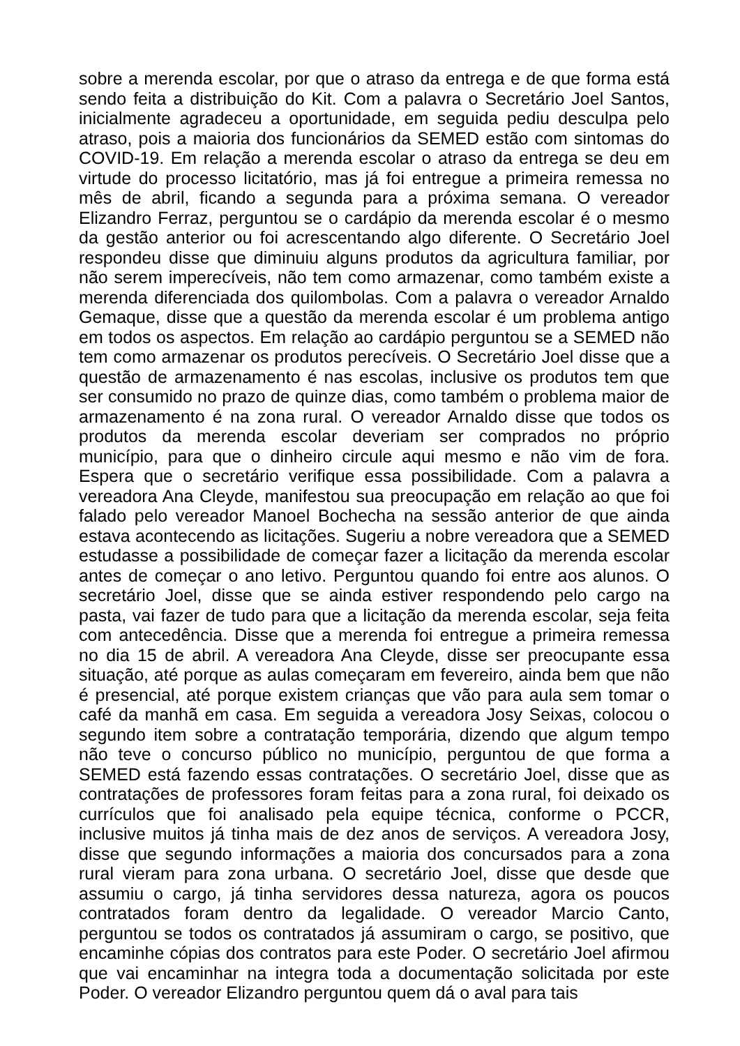sobre a merenda escolar, por que o atraso da entrega e de que forma está sendo feita a distribuição do Kit. Com a palavra o Secretário Joel Santos, inicialmente agradeceu a oportunidade, em seguida pediu desculpa pelo atraso, pois a maioria dos funcionários da SEMED estão com sintomas do COVID-19. Em relação a merenda escolar o atraso da entrega se deu em virtude do processo licitatório, mas já foi entregue a primeira remessa no mês de abril, ficando a segunda para a próxima semana. O vereador Elizandro Ferraz, perguntou se o cardápio da merenda escolar é o mesmo da gestão anterior ou foi acrescentando algo diferente. O Secretário Joel respondeu disse que diminuiu alguns produtos da agricultura familiar, por não serem imperecíveis, não tem como armazenar, como também existe a merenda diferenciada dos quilombolas. Com a palavra o vereador Arnaldo Gemaque, disse que a questão da merenda escolar é um problema antigo em todos os aspectos. Em relação ao cardápio perguntou se a SEMED não tem como armazenar os produtos perecíveis. O Secretário Joel disse que a questão de armazenamento é nas escolas, inclusive os produtos tem que ser consumido no prazo de quinze dias, como também o problema maior de armazenamento é na zona rural. O vereador Arnaldo disse que todos os produtos da merenda escolar deveriam ser comprados no próprio município, para que o dinheiro circule aqui mesmo e não vim de fora. Espera que o secretário verifique essa possibilidade. Com a palavra a vereadora Ana Cleyde, manifestou sua preocupação em relação ao que foi falado pelo vereador Manoel Bochecha na sessão anterior de que ainda estava acontecendo as licitações. Sugeriu a nobre vereadora que a SEMED estudasse a possibilidade de começar fazer a licitação da merenda escolar antes de começar o ano letivo. Perguntou quando foi entre aos alunos. O secretário Joel, disse que se ainda estiver respondendo pelo cargo na pasta, vai fazer de tudo para que a licitação da merenda escolar, seja feita com antecedência. Disse que a merenda foi entregue a primeira remessa no dia 15 de abril. A vereadora Ana Cleyde, disse ser preocupante essa situação, até porque as aulas começaram em fevereiro, ainda bem que não é presencial, até porque existem crianças que vão para aula sem tomar o café da manhã em casa. Em seguida a vereadora Josy Seixas, colocou o segundo item sobre a contratação temporária, dizendo que algum tempo não teve o concurso público no município, perguntou de que forma a SEMED está fazendo essas contratações. O secretário Joel, disse que as contratações de professores foram feitas para a zona rural, foi deixado os currículos que foi analisado pela equipe técnica, conforme o PCCR, inclusive muitos já tinha mais de dez anos de serviços. A vereadora Josy, disse que segundo informações a maioria dos concursados para a zona rural vieram para zona urbana. O secretário Joel, disse que desde que assumiu o cargo, já tinha servidores dessa natureza, agora os poucos contratados foram dentro da legalidade. O vereador Marcio Canto, perguntou se todos os contratados já assumiram o cargo, se positivo, que encaminhe cópias dos contratos para este Poder. O secretário Joel afirmou que vai encaminhar na integra toda a documentação solicitada por este Poder. O vereador Elizandro perguntou quem dá o aval para tais